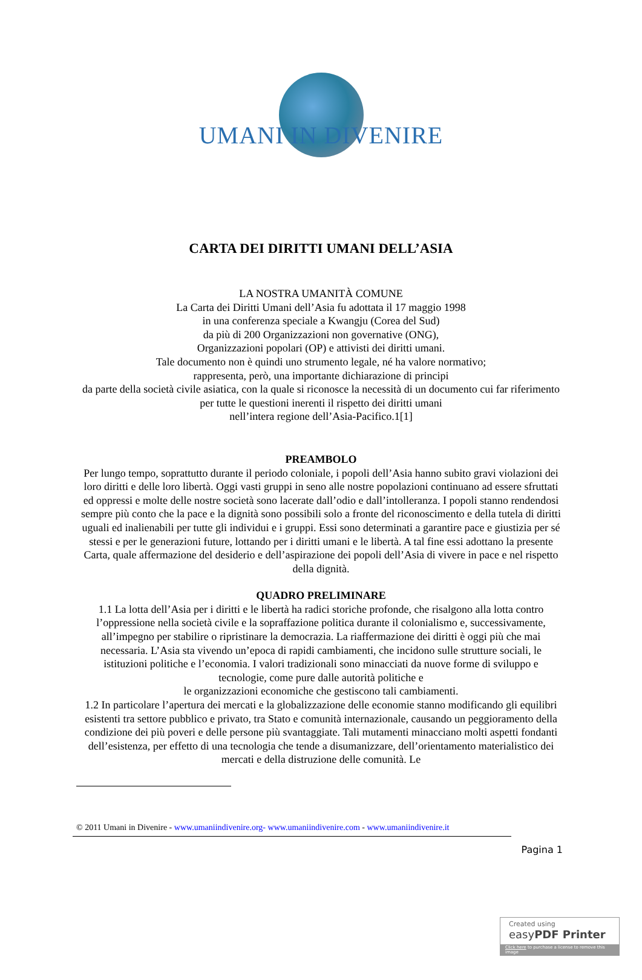UMANI IN DIVENIRE
CARTA DEI DIRITTI UMANI DELL’ASIA
LA NOSTRA UMANITÀ COMUNE
La Carta dei Diritti Umani dell’Asia fu adottata il 17 maggio 1998
in una conferenza speciale a Kwangju (Corea del Sud)
da più di 200 Organizzazioni non governative (ONG),
Organizzazioni popolari (OP) e attivisti dei diritti umani.
Tale documento non è quindi uno strumento legale, né ha valore normativo;
rappresenta, però, una importante dichiarazione di principi
da parte della società civile asiatica, con la quale si riconosce la necessità di un documento cui far riferimento per tutte le questioni inerenti il rispetto dei diritti umani
nell’intera regione dell’Asia-Pacifico.1[1]
PREAMBOLO
Per lungo tempo, soprattutto durante il periodo coloniale, i popoli dell’Asia hanno subito gravi violazioni dei loro diritti e delle loro libertà. Oggi vasti gruppi in seno alle nostre popolazioni continuano ad essere sfruttati ed oppressi e molte delle nostre società sono lacerate dall’odio e dall’intolleranza. I popoli stanno rendendosi sempre più conto che la pace e la dignità sono possibili solo a fronte del riconoscimento e della tutela di diritti uguali ed inalienabili per tutte gli individui e i gruppi. Essi sono determinati a garantire pace e giustizia per sé stessi e per le generazioni future, lottando per i diritti umani e le libertà. A tal fine essi adottano la presente Carta, quale affermazione del desiderio e dell’aspirazione dei popoli dell’Asia di vivere in pace e nel rispetto della dignità.
QUADRO PRELIMINARE
1.1 La lotta dell’Asia per i diritti e le libertà ha radici storiche profonde, che risalgono alla lotta contro l’oppressione nella società civile e la sopraffazione politica durante il colonialismo e, successivamente, all’impegno per stabilire o ripristinare la democrazia. La riaffermazione dei diritti è oggi più che mai necessaria. L’Asia sta vivendo un’epoca di rapidi cambiamenti, che incidono sulle strutture sociali, le istituzioni politiche e l’economia. I valori tradizionali sono minacciati da nuove forme di sviluppo e tecnologie, come pure dalle autorità politiche e
le organizzazioni economiche che gestiscono tali cambiamenti.
1.2 In particolare l’apertura dei mercati e la globalizzazione delle economie stanno modificando gli equilibri esistenti tra settore pubblico e privato, tra Stato e comunità internazionale, causando un peggioramento della condizione dei più poveri e delle persone più svantaggiate. Tali mutamenti minacciano molti aspetti fondanti dell’esistenza, per effetto di una tecnologia che tende a disumanizzare, dell’orientamento materialistico dei mercati e della distruzione delle comunità. Le
© 2011 Umani in Divenire - www.umaniindivenire.org- www.umaniindivenire.com - www.umaniindivenire.it
Pagina 1
Created using
easyPDF Printer
Click here to purchase a license to remove this image